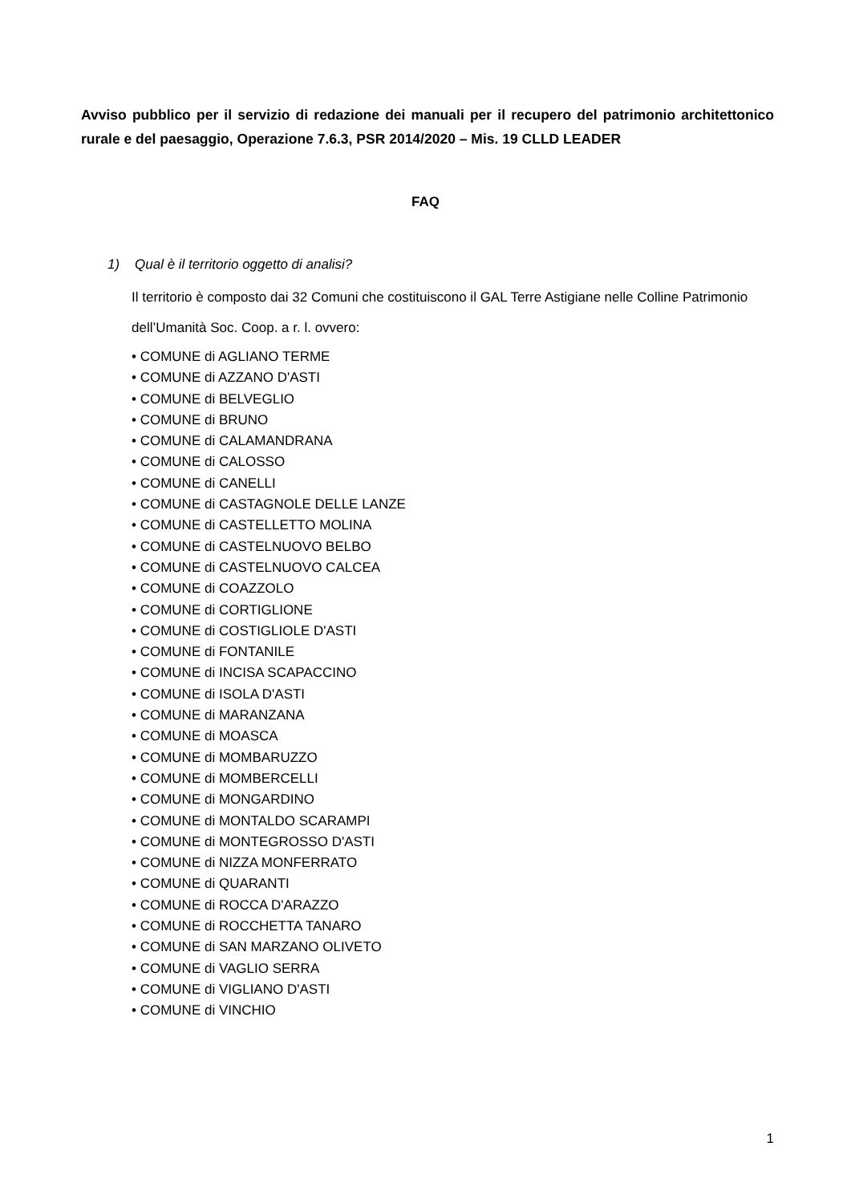Avviso pubblico per il servizio di redazione dei manuali per il recupero del patrimonio architettonico rurale e del paesaggio, Operazione 7.6.3, PSR 2014/2020 – Mis. 19 CLLD LEADER
FAQ
1) Qual è il territorio oggetto di analisi?
Il territorio è composto dai 32 Comuni che costituiscono il GAL Terre Astigiane nelle Colline Patrimonio dell’Umanità Soc. Coop. a r. l. ovvero:
• COMUNE di AGLIANO TERME
• COMUNE di AZZANO D'ASTI
• COMUNE di BELVEGLIO
• COMUNE di BRUNO
• COMUNE di CALAMANDRANA
• COMUNE di CALOSSO
• COMUNE di CANELLI
• COMUNE di CASTAGNOLE DELLE LANZE
• COMUNE di CASTELLETTO MOLINA
• COMUNE di CASTELNUOVO BELBO
• COMUNE di CASTELNUOVO CALCEA
• COMUNE di COAZZOLO
• COMUNE di CORTIGLIONE
• COMUNE di COSTIGLIOLE D'ASTI
• COMUNE di FONTANILE
• COMUNE di INCISA SCAPACCINO
• COMUNE di ISOLA D'ASTI
• COMUNE di MARANZANA
• COMUNE di MOASCA
• COMUNE di MOMBARUZZO
• COMUNE di MOMBERCELLI
• COMUNE di MONGARDINO
• COMUNE di MONTALDO SCARAMPI
• COMUNE di MONTEGROSSO D'ASTI
• COMUNE di NIZZA MONFERRATO
• COMUNE di QUARANTI
• COMUNE di ROCCA D'ARAZZO
• COMUNE di ROCCHETTA TANARO
• COMUNE di SAN MARZANO OLIVETO
• COMUNE di VAGLIO SERRA
• COMUNE di VIGLIANO D'ASTI
• COMUNE di VINCHIO
1